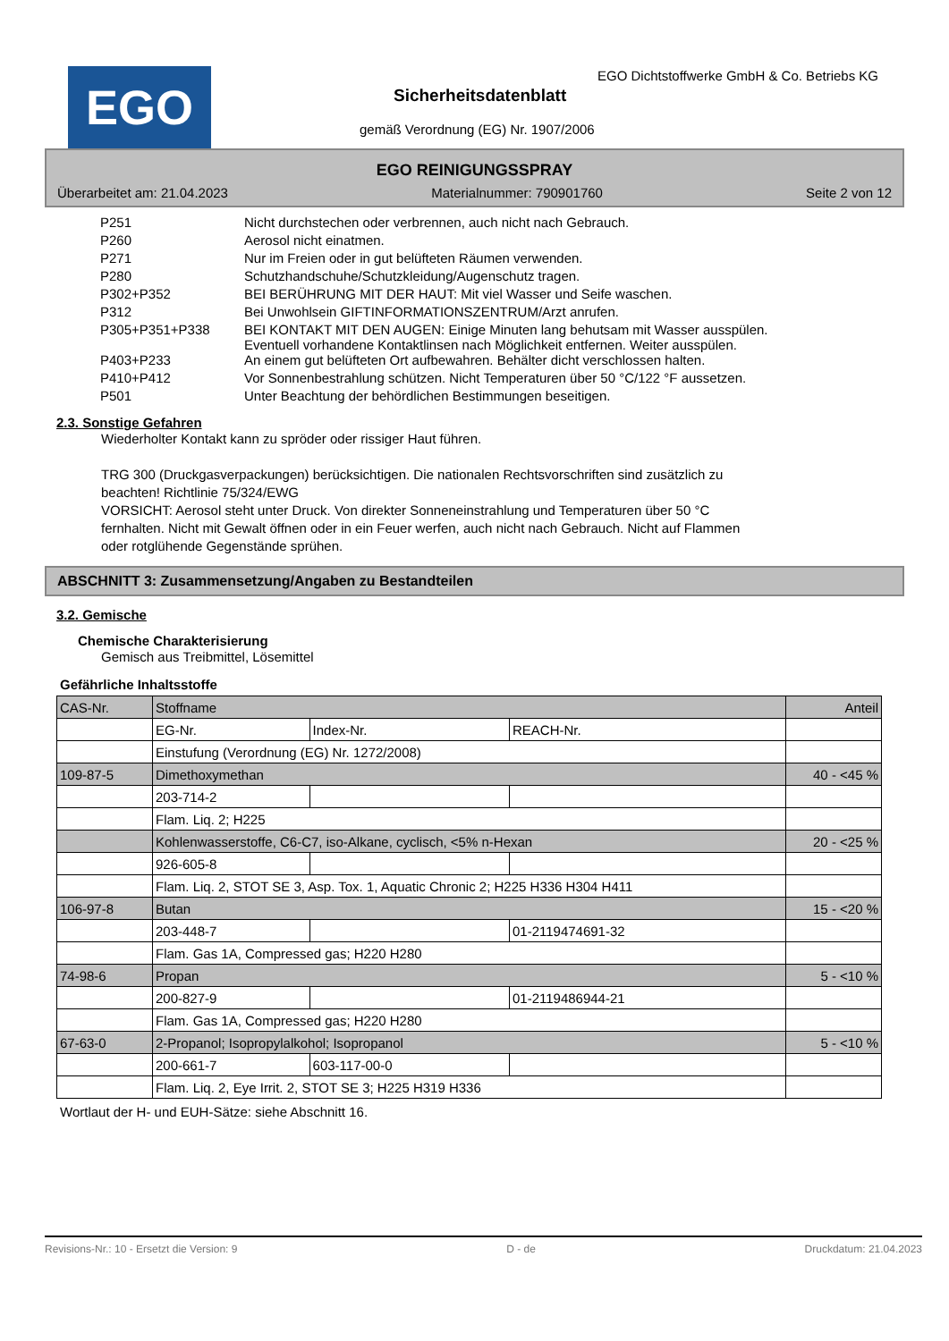EGO
EGO Dichtstoffwerke GmbH & Co. Betriebs KG
Sicherheitsdatenblatt
gemäß Verordnung (EG) Nr. 1907/2006
EGO REINIGUNGSSPRAY
Überarbeitet am: 21.04.2023 Materialnummer: 790901760 Seite 2 von 12
| P251 | Nicht durchstechen oder verbrennen, auch nicht nach Gebrauch. |
| P260 | Aerosol nicht einatmen. |
| P271 | Nur im Freien oder in gut belüfteten Räumen verwenden. |
| P280 | Schutzhandschuhe/Schutzkleidung/Augenschutz tragen. |
| P302+P352 | BEI BERÜHRUNG MIT DER HAUT: Mit viel Wasser und Seife waschen. |
| P312 | Bei Unwohlsein GIFTINFORMATIONSZENTRUM/Arzt anrufen. |
| P305+P351+P338 | BEI KONTAKT MIT DEN AUGEN: Einige Minuten lang behutsam mit Wasser ausspülen. Eventuell vorhandene Kontaktlinsen nach Möglichkeit entfernen. Weiter ausspülen. |
| P403+P233 | An einem gut belüfteten Ort aufbewahren. Behälter dicht verschlossen halten. |
| P410+P412 | Vor Sonnenbestrahlung schützen. Nicht Temperaturen über 50 °C/122 °F aussetzen. |
| P501 | Unter Beachtung der behördlichen Bestimmungen beseitigen. |
2.3. Sonstige Gefahren
Wiederholter Kontakt kann zu spröder oder rissiger Haut führen.
TRG 300 (Druckgasverpackungen) berücksichtigen. Die nationalen Rechtsvorschriften sind zusätzlich zu
beachten! Richtlinie 75/324/EWG
VORSICHT: Aerosol steht unter Druck. Von direkter Sonneneinstrahlung und Temperaturen über 50 °C
fernhalten. Nicht mit Gewalt öffnen oder in ein Feuer werfen, auch nicht nach Gebrauch. Nicht auf Flammen
oder rotglühende Gegenstände sprühen.
ABSCHNITT 3: Zusammensetzung/Angaben zu Bestandteilen
3.2. Gemische
Chemische Charakterisierung
Gemisch aus Treibmittel, Lösemittel
Gefährliche Inhaltsstoffe
| CAS-Nr. | Stoffname | | | Anteil |
| | EG-Nr. | Index-Nr. | REACH-Nr. | |
| | Einstufung (Verordnung (EG) Nr. 1272/2008) | | | |
| 109-87-5 | Dimethoxymethan | | | 40 - <45 % |
| | 203-714-2 | | | |
| | Flam. Liq. 2; H225 | | | |
| | Kohlenwasserstoffe, C6-C7, iso-Alkane, cyclisch, <5% n-Hexan | | | 20 - <25 % |
| | 926-605-8 | | | |
| | Flam. Liq. 2, STOT SE 3, Asp. Tox. 1, Aquatic Chronic 2; H225 H336 H304 H411 | | | |
| 106-97-8 | Butan | | | 15 - <20 % |
| | 203-448-7 | | 01-2119474691-32 | |
| | Flam. Gas 1A, Compressed gas; H220 H280 | | | |
| 74-98-6 | Propan | | | 5 - <10 % |
| | 200-827-9 | | 01-2119486944-21 | |
| | Flam. Gas 1A, Compressed gas; H220 H280 | | | |
| 67-63-0 | 2-Propanol; Isopropylalkohol; Isopropanol | | | 5 - <10 % |
| | 200-661-7 | 603-117-00-0 | | |
| | Flam. Liq. 2, Eye Irrit. 2, STOT SE 3; H225 H319 H336 | | | |
Wortlaut der H- und EUH-Sätze: siehe Abschnitt 16.
Revisions-Nr.: 10 - Ersetzt die Version: 9 D - de Druckdatum: 21.04.2023